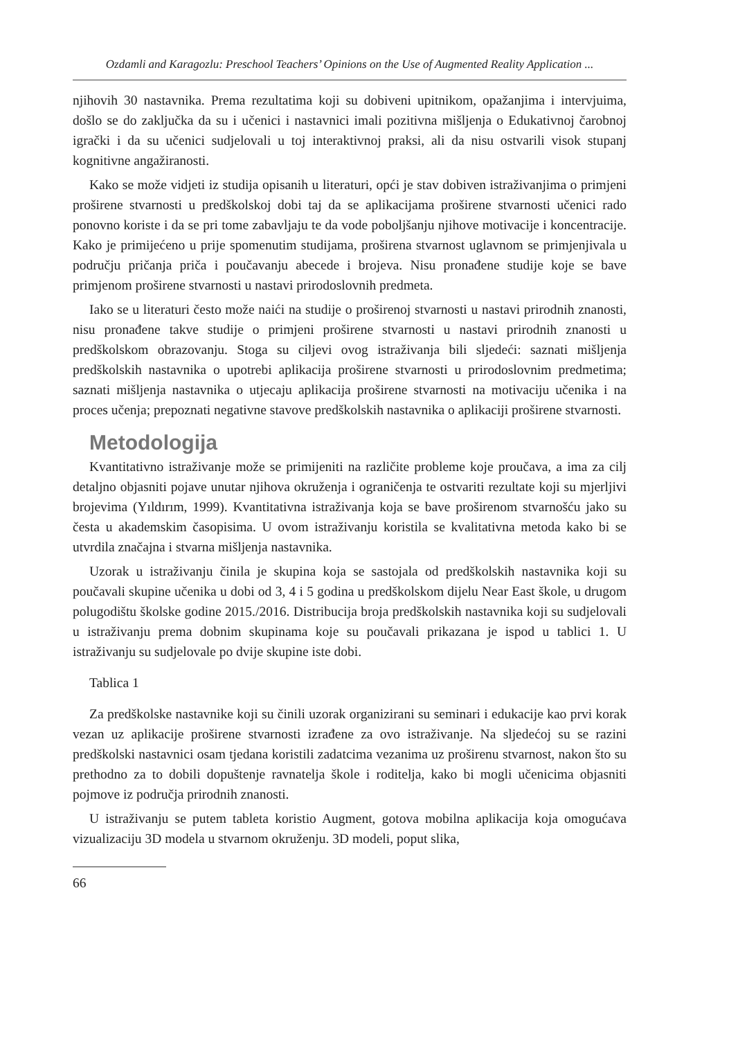Ozdamli and Karagozlu: Preschool Teachers’ Opinions on the Use of Augmented Reality Application ...
njihovih 30 nastavnika. Prema rezultatima koji su dobiveni upitnikom, opažanjima i intervjuima, došlo se do zaključka da su i učenici i nastavnici imali pozitivna mišljenja o Edukativnoj čarobnoj igrački i da su učenici sudjelovali u toj interaktivnoj praksi, ali da nisu ostvarili visok stupanj kognitivne angažiranosti.
Kako se može vidjeti iz studija opisanih u literaturi, opći je stav dobiven istraživanjima o primjeni proširene stvarnosti u predškolskoj dobi taj da se aplikacijama proširene stvarnosti učenici rado ponovno koriste i da se pri tome zabavljaju te da vode poboljšanju njihove motivacije i koncentracije. Kako je primijećeno u prije spomenutim studijama, proširena stvarnost uglavnom se primjenjivala u području pričanja priča i poučavanju abecede i brojeva. Nisu pronađene studije koje se bave primjenom proširene stvarnosti u nastavi prirodoslovnih predmeta.
Iako se u literaturi često može naići na studije o proširenoj stvarnosti u nastavi prirodnih znanosti, nisu pronađene takve studije o primjeni proširene stvarnosti u nastavi prirodnih znanosti u predškolskom obrazovanju. Stoga su ciljevi ovog istraživanja bili sljedeći: saznati mišljenja predškolskih nastavnika o upotrebi aplikacija proširene stvarnosti u prirodoslovnim predmetima; saznati mišljenja nastavnika o utjecaju aplikacija proširene stvarnosti na motivaciju učenika i na proces učenja; prepoznati negativne stavove predškolskih nastavnika o aplikaciji proširene stvarnosti.
Metodologija
Kvantitativno istraživanje može se primijeniti na različite probleme koje proučava, a ima za cilj detaljno objasniti pojave unutar njihova okruženja i ograničenja te ostvariti rezultate koji su mjerljivi brojevima (Yıldırım, 1999). Kvantitativna istraživanja koja se bave proširenom stvarnošću jako su česta u akademskim časopisima. U ovom istraživanju koristila se kvalitativna metoda kako bi se utvrdila značajna i stvarna mišljenja nastavnika.
Uzorak u istraživanju činila je skupina koja se sastojala od predškolskih nastavnika koji su poučavali skupine učenika u dobi od 3, 4 i 5 godina u predškolskom dijelu Near East škole, u drugom polugodištu školske godine 2015./2016. Distribucija broja predškolskih nastavnika koji su sudjelovali u istraživanju prema dobnim skupinama koje su poučavali prikazana je ispod u tablici 1. U istraživanju su sudjelovale po dvije skupine iste dobi.
Tablica 1
Za predškolske nastavnike koji su činili uzorak organizirani su seminari i edukacije kao prvi korak vezan uz aplikacije proširene stvarnosti izrađene za ovo istraživanje. Na sljedećoj su se razini predškolski nastavnici osam tjedana koristili zadatcima vezanima uz proširenu stvarnost, nakon što su prethodno za to dobili dopuštenje ravnatelja škole i roditelja, kako bi mogli učenicima objasniti pojmove iz područja prirodnih znanosti.
U istraživanju se putem tableta koristio Augment, gotova mobilna aplikacija koja omogućava vizualizaciju 3D modela u stvarnom okruženju. 3D modeli, poput slika,
66